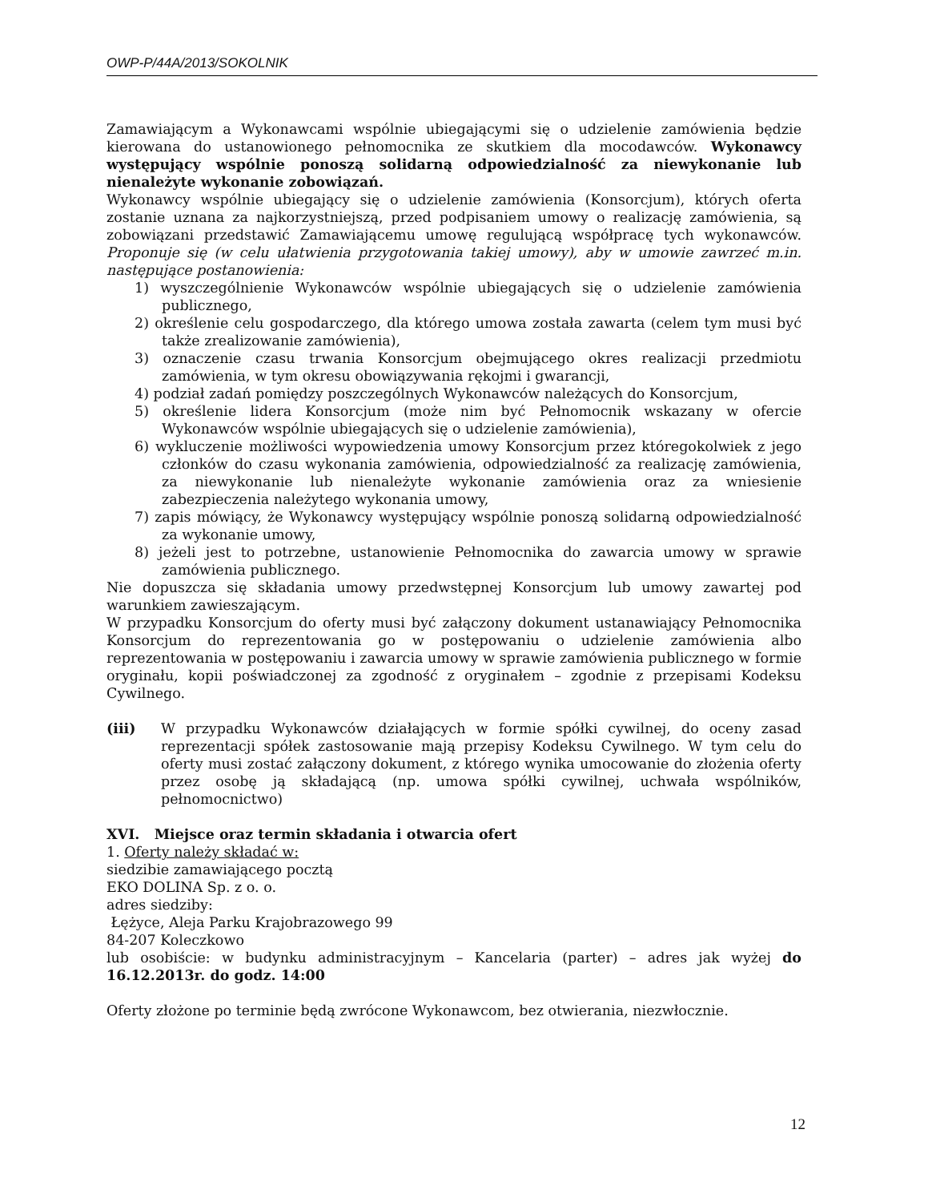OWP-P/44A/2013/SOKOLNIK
Zamawiającym a Wykonawcami wspólnie ubiegającymi się o udzielenie zamówienia będzie kierowana do ustanowionego pełnomocnika ze skutkiem dla mocodawców. Wykonawcy występujący wspólnie ponoszą solidarną odpowiedzialność za niewykonanie lub nienależyte wykonanie zobowiązań.
Wykonawcy wspólnie ubiegający się o udzielenie zamówienia (Konsorcjum), których oferta zostanie uznana za najkorzystniejszą, przed podpisaniem umowy o realizację zamówienia, są zobowiązani przedstawić Zamawiającemu umowę regulującą współpracę tych wykonawców. Proponuje się (w celu ułatwienia przygotowania takiej umowy), aby w umowie zawrzeć m.in. następujące postanowienia:
1) wyszczególnienie Wykonawców wspólnie ubiegających się o udzielenie zamówienia publicznego,
2) określenie celu gospodarczego, dla którego umowa została zawarta (celem tym musi być także zrealizowanie zamówienia),
3) oznaczenie czasu trwania Konsorcjum obejmującego okres realizacji przedmiotu zamówienia, w tym okresu obowiązywania rękojmi i gwarancji,
4) podział zadań pomiędzy poszczególnych Wykonawców należących do Konsorcjum,
5) określenie lidera Konsorcjum (może nim być Pełnomocnik wskazany w ofercie Wykonawców wspólnie ubiegających się o udzielenie zamówienia),
6) wykluczenie możliwości wypowiedzenia umowy Konsorcjum przez któregokolwiek z jego członków do czasu wykonania zamówienia, odpowiedzialność za realizację zamówienia, za niewykonanie lub nienależyte wykonanie zamówienia oraz za wniesienie zabezpieczenia należytego wykonania umowy,
7) zapis mówiący, że Wykonawcy występujący wspólnie ponoszą solidarną odpowiedzialność za wykonanie umowy,
8) jeżeli jest to potrzebne, ustanowienie Pełnomocnika do zawarcia umowy w sprawie zamówienia publicznego.
Nie dopuszcza się składania umowy przedwstępnej Konsorcjum lub umowy zawartej pod warunkiem zawieszającym.
W przypadku Konsorcjum do oferty musi być załączony dokument ustanawiający Pełnomocnika Konsorcjum do reprezentowania go w postępowaniu o udzielenie zamówienia albo reprezentowania w postępowaniu i zawarcia umowy w sprawie zamówienia publicznego w formie oryginału, kopii poświadczonej za zgodność z oryginałem – zgodnie z przepisami Kodeksu Cywilnego.
(iii) W przypadku Wykonawców działających w formie spółki cywilnej, do oceny zasad reprezentacji spółek zastosowanie mają przepisy Kodeksu Cywilnego. W tym celu do oferty musi zostać załączony dokument, z którego wynika umocowanie do złożenia oferty przez osobę ją składającą (np. umowa spółki cywilnej, uchwała wspólników, pełnomocnictwo)
XVI. Miejsce oraz termin składania i otwarcia ofert
1. Oferty należy składać w:
siedzibie zamawiającego pocztą
EKO DOLINA Sp. z o. o.
adres siedziby:
Łężyce, Aleja Parku Krajobrazowego 99
84-207 Koleczkowo
lub osobiście: w budynku administracyjnym – Kancelaria (parter) – adres jak wyżej do 16.12.2013r. do godz. 14:00
Oferty złożone po terminie będą zwrócone Wykonawcom, bez otwierania, niezwłocznie.
12